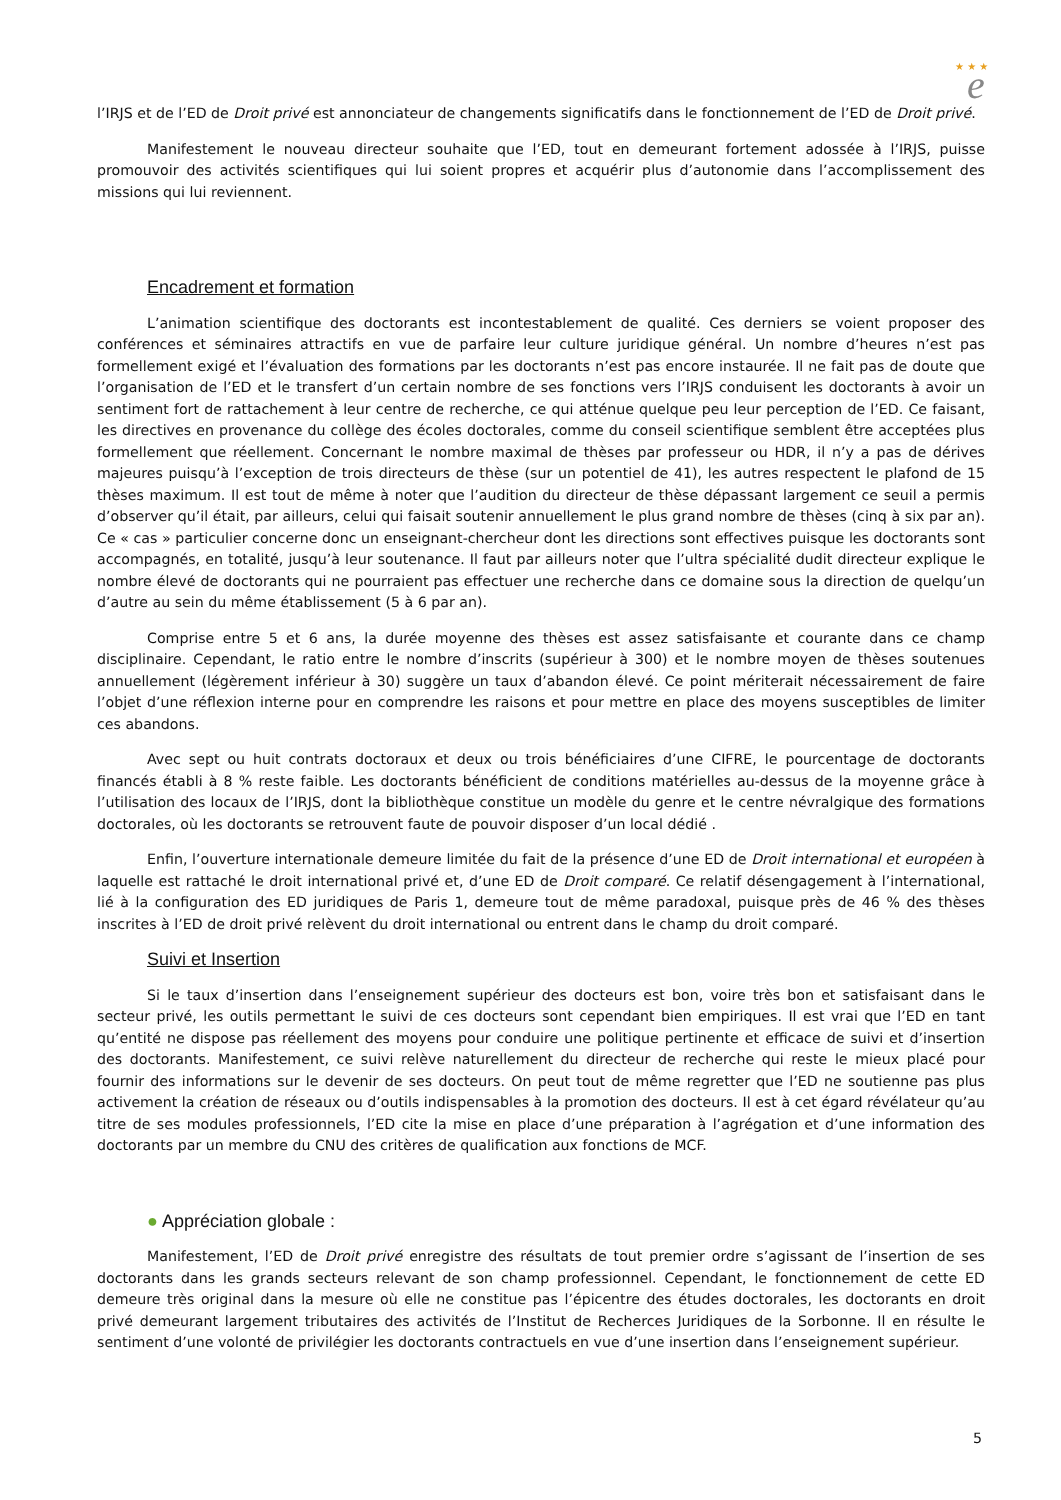★ ★ ★
e
l’IRJS et de l’ED de Droit privé est annonciateur de changements significatifs dans le fonctionnement de l’ED de Droit privé.
Manifestement le nouveau directeur souhaite que l’ED, tout en demeurant fortement adossée à l’IRJS, puisse promouvoir des activités scientifiques qui lui soient propres et acquérir plus d’autonomie dans l’accomplissement des missions qui lui reviennent.
Encadrement et formation
L’animation scientifique des doctorants est incontestablement de qualité. Ces derniers se voient proposer des conférences et séminaires attractifs en vue de parfaire leur culture juridique général. Un nombre d’heures n’est pas formellement exigé et l’évaluation des formations par les doctorants n’est pas encore instaurée. Il ne fait pas de doute que l’organisation de l’ED et le transfert d’un certain nombre de ses fonctions vers l’IRJS conduisent les doctorants à avoir un sentiment fort de rattachement à leur centre de recherche, ce qui atténue quelque peu leur perception de l’ED. Ce faisant, les directives en provenance du collège des écoles doctorales, comme du conseil scientifique semblent être acceptées plus formellement que réellement. Concernant le nombre maximal de thèses par professeur ou HDR, il n’y a pas de dérives majeures puisqu’à l’exception de trois directeurs de thèse (sur un potentiel de 41), les autres respectent le plafond de 15 thèses maximum. Il est tout de même à noter que l’audition du directeur de thèse dépassant largement ce seuil a permis d’observer qu’il était, par ailleurs, celui qui faisait soutenir annuellement le plus grand nombre de thèses (cinq à six par an). Ce « cas » particulier concerne donc un enseignant-chercheur dont les directions sont effectives puisque les doctorants sont accompagnés, en totalité, jusqu’à leur soutenance. Il faut par ailleurs noter que l’ultra spécialité dudit directeur explique le nombre élevé de doctorants qui ne pourraient pas effectuer une recherche dans ce domaine sous la direction de quelqu’un d’autre au sein du même établissement (5 à 6 par an).
Comprise entre 5 et 6 ans, la durée moyenne des thèses est assez satisfaisante et courante dans ce champ disciplinaire. Cependant, le ratio entre le nombre d’inscrits (supérieur à 300) et le nombre moyen de thèses soutenues annuellement (légèrement inférieur à 30) suggère un taux d’abandon élevé. Ce point mériterait nécessairement de faire l’objet d’une réflexion interne pour en comprendre les raisons et pour mettre en place des moyens susceptibles de limiter ces abandons.
Avec sept ou huit contrats doctoraux et deux ou trois bénéficiaires d’une CIFRE, le pourcentage de doctorants financés établi à 8 % reste faible. Les doctorants bénéficient de conditions matérielles au-dessus de la moyenne grâce à l’utilisation des locaux de l’IRJS, dont la bibliothèque constitue un modèle du genre et le centre névralgique des formations doctorales, où les doctorants se retrouvent faute de pouvoir disposer d’un local dédié .
Enfin, l’ouverture internationale demeure limitée du fait de la présence d’une ED de Droit international et européen à laquelle est rattaché le droit international privé et, d’une ED de Droit comparé. Ce relatif désengagement à l’international, lié à la configuration des ED juridiques de Paris 1, demeure tout de même paradoxal, puisque près de 46 % des thèses inscrites à l’ED de droit privé relèvent du droit international ou entrent dans le champ du droit comparé.
Suivi et Insertion
Si le taux d’insertion dans l’enseignement supérieur des docteurs est bon, voire très bon et satisfaisant dans le secteur privé, les outils permettant le suivi de ces docteurs sont cependant bien empiriques. Il est vrai que l’ED en tant qu’entité ne dispose pas réellement des moyens pour conduire une politique pertinente et efficace de suivi et d’insertion des doctorants. Manifestement, ce suivi relève naturellement du directeur de recherche qui reste le mieux placé pour fournir des informations sur le devenir de ses docteurs. On peut tout de même regretter que l’ED ne soutienne pas plus activement la création de réseaux ou d’outils indispensables à la promotion des docteurs. Il est à cet égard révélateur qu’au titre de ses modules professionnels, l’ED cite la mise en place d’une préparation à l’agrégation et d’une information des doctorants par un membre du CNU des critères de qualification aux fonctions de MCF.
● Appréciation globale :
Manifestement, l’ED de Droit privé enregistre des résultats de tout premier ordre s’agissant de l’insertion de ses doctorants dans les grands secteurs relevant de son champ professionnel. Cependant, le fonctionnement de cette ED demeure très original dans la mesure où elle ne constitue pas l’épicentre des études doctorales, les doctorants en droit privé demeurant largement tributaires des activités de l’Institut de Recherces Juridiques de la Sorbonne. Il en résulte le sentiment d’une volonté de privilégier les doctorants contractuels en vue d’une insertion dans l’enseignement supérieur.
5